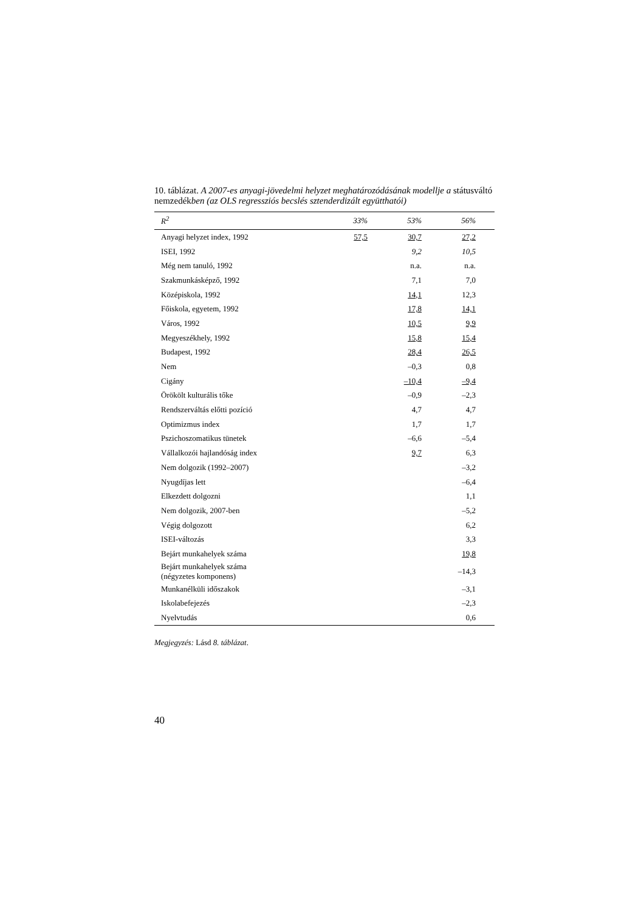10. táblázat. A 2007-es anyagi-jövedelmi helyzet meghatározódásának modellje a státusváltó nemzedékben (az OLS regressziós becslés sztenderdizált együtthatói)
| R<sup>2</sup> | 33% | 53% | 56% |
| --- | --- | --- | --- |
| Anyagi helyzet index, 1992 | 57,5 | 30,7 | 27,2 |
| ISEI, 1992 | | 9,2 | 10,5 |
| Még nem tanuló, 1992 | | n.a. | n.a. |
| Szakmunkásképző, 1992 | | 7,1 | 7,0 |
| Középiskola, 1992 | | 14,1 | 12,3 |
| Főiskola, egyetem, 1992 | | 17,8 | 14,1 |
| Város, 1992 | | 10,5 | 9,9 |
| Megyeszékhely, 1992 | | 15,8 | 15,4 |
| Budapest, 1992 | | 28,4 | 26,5 |
| Nem | | –0,3 | 0,8 |
| Cigány | | –10,4 | –9,4 |
| Örökölt kulturális tőke | | –0,9 | –2,3 |
| Rendszerváltás előtti pozíció | | 4,7 | 4,7 |
| Optimizmus index | | 1,7 | 1,7 |
| Pszichoszomatikus tünetek | | –6,6 | –5,4 |
| Vállalkozói hajlandóság index | | 9,7 | 6,3 |
| Nem dolgozik (1992–2007) | | | –3,2 |
| Nyugdíjas lett | | | –6,4 |
| Elkezdett dolgozni | | | 1,1 |
| Nem dolgozik, 2007-ben | | | –5,2 |
| Végig dolgozott | | | 6,2 |
| ISEI-változás | | | 3,3 |
| Bejárt munkahelyek száma | | | 19,8 |
| Bejárt munkahelyek száma (négyzetes komponens) | | | –14,3 |
| Munkanélküli időszakok | | | –3,1 |
| Iskolabefejezés | | | –2,3 |
| Nyelvtudás | | | 0,6 |
Megjegyzés: Lásd 8. táblázat.
40